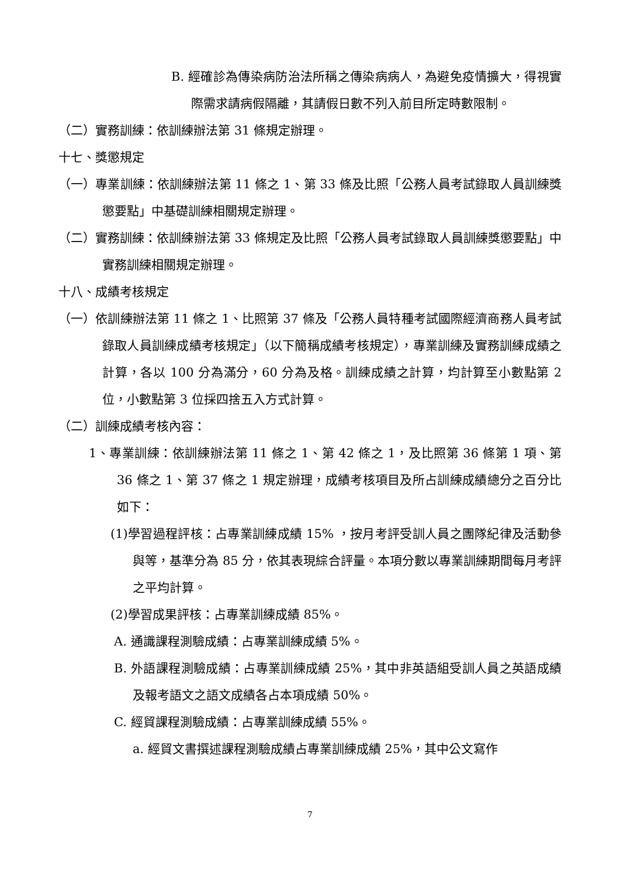B. 經確診為傳染病防治法所稱之傳染病病人，為避免疫情擴大，得視實際需求請病假隔離，其請假日數不列入前目所定時數限制。
（二）實務訓練：依訓練辦法第 31 條規定辦理。
十七、獎懲規定
（一）專業訓練：依訓練辦法第 11 條之 1、第 33 條及比照「公務人員考試錄取人員訓練獎懲要點」中基礎訓練相關規定辦理。
（二）實務訓練：依訓練辦法第 33 條規定及比照「公務人員考試錄取人員訓練獎懲要點」中實務訓練相關規定辦理。
十八、成績考核規定
（一）依訓練辦法第 11 條之 1、比照第 37 條及「公務人員特種考試國際經濟商務人員考試錄取人員訓練成績考核規定」（以下簡稱成績考核規定），專業訓練及實務訓練成績之計算，各以 100 分為滿分，60 分為及格。訓練成績之計算，均計算至小數點第 2 位，小數點第 3 位採四捨五入方式計算。
（二）訓練成績考核內容：
1、專業訓練：依訓練辦法第 11 條之 1、第 42 條之 1，及比照第 36 條第 1 項、第 36 條之 1、第 37 條之 1 規定辦理，成績考核項目及所占訓練成績總分之百分比如下：
(1)學習過程評核：占專業訓練成績 15% ，按月考評受訓人員之團隊紀律及活動參與等，基準分為 85 分，依其表現綜合評量。本項分數以專業訓練期間每月考評之平均計算。
(2)學習成果評核：占專業訓練成績 85%。
A. 通識課程測驗成績：占專業訓練成績 5%。
B. 外語課程測驗成績：占專業訓練成績 25%，其中非英語組受訓人員之英語成績及報考語文之語文成績各占本項成績 50%。
C. 經貿課程測驗成績：占專業訓練成績 55%。
a. 經貿文書撰述課程測驗成績占專業訓練成績 25%，其中公文寫作
7